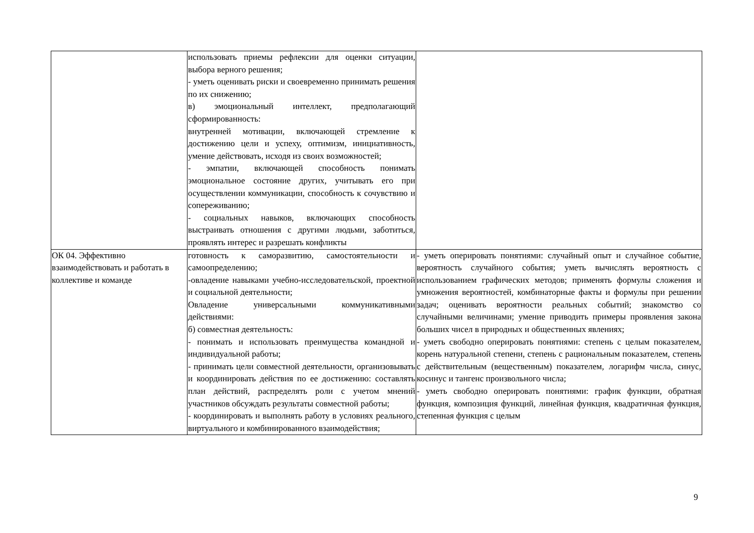| | использовать приемы рефлексии для оценки ситуации, выбора верного решения; - уметь оценивать риски и своевременно принимать решения по их снижению; в) эмоциональный интеллект, предполагающий сформированность: внутренней мотивации, включающей стремление к достижению цели и успеху, оптимизм, инициативность, умение действовать, исходя из своих возможностей; - эмпатии, включающей способность понимать эмоциональное состояние других, учитывать его при осуществлении коммуникации, способность к сочувствию и сопереживанию; - социальных навыков, включающих способность выстраивать отношения с другими людьми, заботиться, проявлять интерес и разрешать конфликты | |
| ОК 04. Эффективно взаимодействовать и работать в коллективе и команде | готовность к саморазвитию, самостоятельности и самоопределению; -овладение навыками учебно-исследовательской, проектной и социальной деятельности; Овладение универсальными коммуникативными действиями: б) совместная деятельность: - понимать и использовать преимущества командной и индивидуальной работы; - принимать цели совместной деятельности, организовывать и координировать действия по ее достижению: составлять план действий, распределять роли с учетом мнений участников обсуждать результаты совместной работы; - координировать и выполнять работу в условиях реального, виртуального и комбинированного взаимодействия; | - уметь оперировать понятиями: случайный опыт и случайное событие, вероятность случайного события; уметь вычислять вероятность с использованием графических методов; применять формулы сложения и умножения вероятностей, комбинаторные факты и формулы при решении задач; оценивать вероятности реальных событий; знакомство со случайными величинами; умение приводить примеры проявления закона больших чисел в природных и общественных явлениях; - уметь свободно оперировать понятиями: степень с целым показателем, корень натуральной степени, степень с рациональным показателем, степень с действительным (вещественным) показателем, логарифм числа, синус, косинус и тангенс произвольного числа; - уметь свободно оперировать понятиями: график функции, обратная функция, композиция функций, линейная функция, квадратичная функция, степенная функция с целым |
9